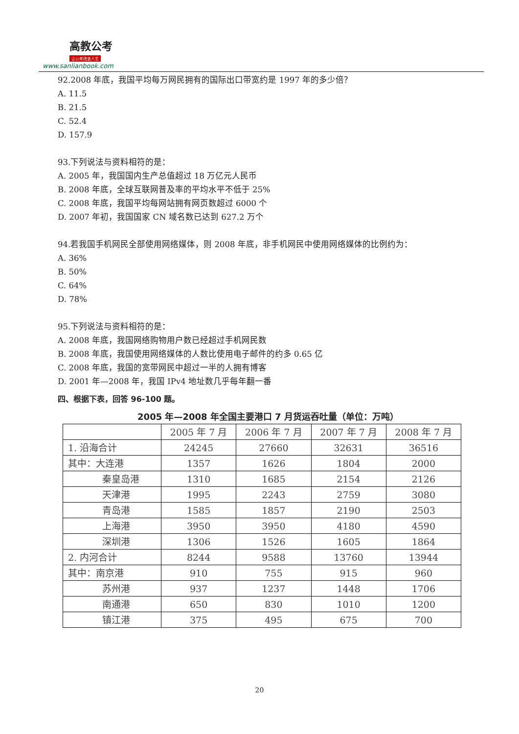高教公考
让公考改变人生
www.sanlianbook.com
92.2008 年底，我国平均每万网民拥有的国际出口带宽约是 1997 年的多少倍？
A. 11.5
B. 21.5
C. 52.4
D. 157.9
93.下列说法与资料相符的是：
A. 2005 年，我国国内生产总值超过 18 万亿元人民币
B. 2008 年底，全球互联网普及率的平均水平不低于 25%
C. 2008 年底，我国平均每网站拥有网页数超过 6000 个
D. 2007 年初，我国国家 CN 域名数已达到 627.2 万个
94.若我国手机网民全部使用网络媒体，则 2008 年底，非手机网民中使用网络媒体的比例约为：
A. 36%
B. 50%
C. 64%
D. 78%
95.下列说法与资料相符的是：
A. 2008 年底，我国网络购物用户数已经超过手机网民数
B. 2008 年底，我国使用网络媒体的人数比使用电子邮件的约多 0.65 亿
C. 2008 年底，我国的宽带网民中超过一半的人拥有博客
D. 2001 年—2008 年，我国 IPv4 地址数几乎每年翻一番
四、根据下表，回答 96-100 题。
2005 年—2008 年全国主要港口 7 月货运吞吐量（单位：万吨）
| | 2005 年 7 月 | 2006 年 7 月 | 2007 年 7 月 | 2008 年 7 月 |
| 1. 沿海合计 | 24245 | 27660 | 32631 | 36516 |
| 其中：大连港 | 1357 | 1626 | 1804 | 2000 |
| 秦皇岛港 | 1310 | 1685 | 2154 | 2126 |
| 天津港 | 1995 | 2243 | 2759 | 3080 |
| 青岛港 | 1585 | 1857 | 2190 | 2503 |
| 上海港 | 3950 | 3950 | 4180 | 4590 |
| 深圳港 | 1306 | 1526 | 1605 | 1864 |
| 2. 内河合计 | 8244 | 9588 | 13760 | 13944 |
| 其中：南京港 | 910 | 755 | 915 | 960 |
| 苏州港 | 937 | 1237 | 1448 | 1706 |
| 南通港 | 650 | 830 | 1010 | 1200 |
| 镇江港 | 375 | 495 | 675 | 700 |
20